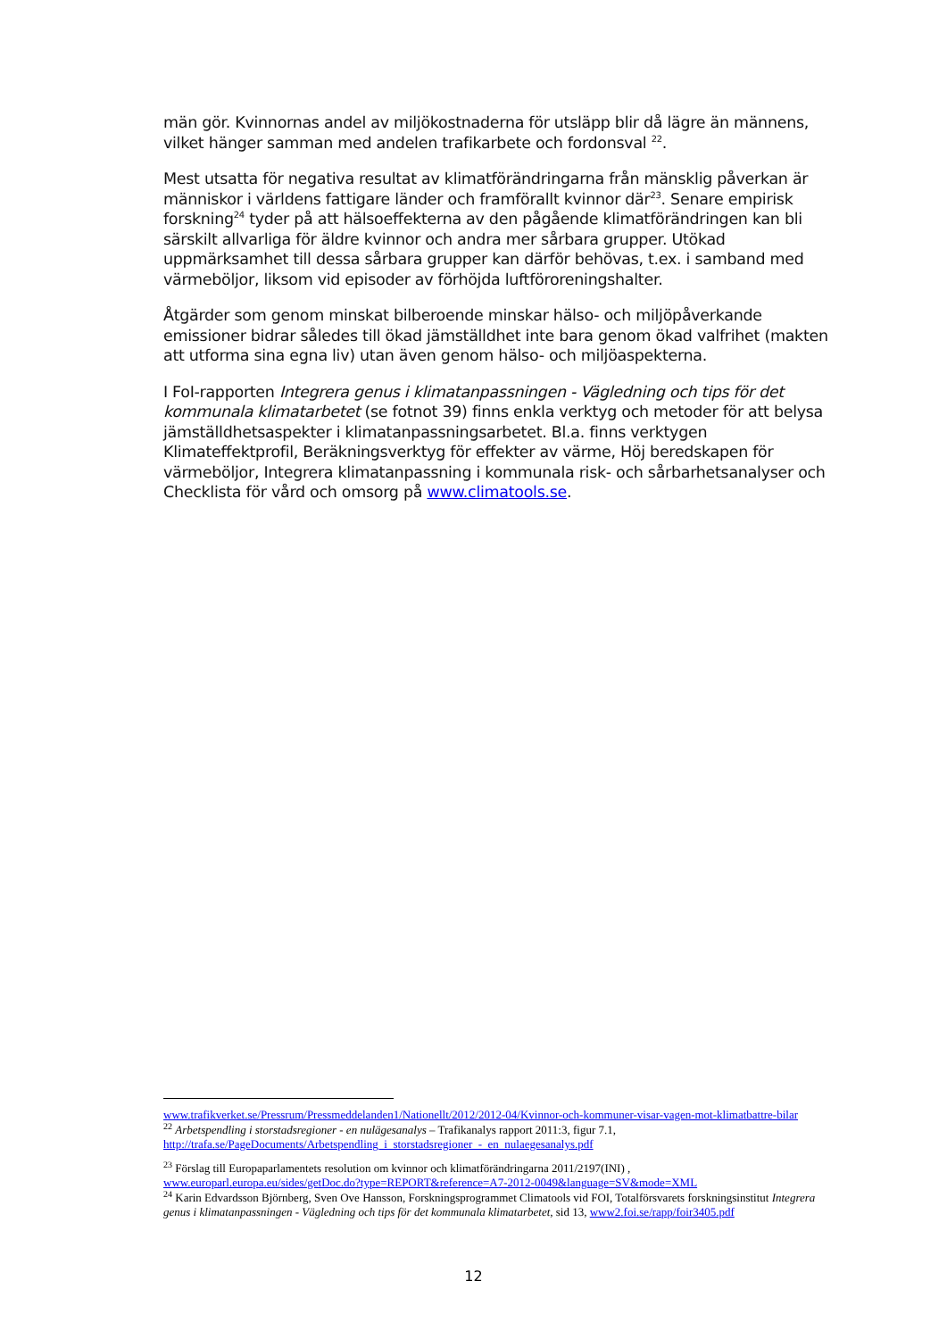män gör. Kvinnornas andel av miljökostnaderna för utsläpp blir då lägre än männens, vilket hänger samman med andelen trafikarbete och fordonsval <sup>22</sup>.
Mest utsatta för negativa resultat av klimatförändringarna från mänsklig påverkan är människor i världens fattigare länder och framförallt kvinnor där<sup>23</sup>. Senare empirisk forskning<sup>24</sup> tyder på att hälsoeffekterna av den pågående klimatförändringen kan bli särskilt allvarliga för äldre kvinnor och andra mer sårbara grupper. Utökad uppmärksamhet till dessa sårbara grupper kan därför behövas, t.ex. i samband med värmeböljor, liksom vid episoder av förhöjda luftföroreningshalter.
Åtgärder som genom minskat bilberoende minskar hälso- och miljöpåverkande emissioner bidrar således till ökad jämställdhet inte bara genom ökad valfrihet (makten att utforma sina egna liv) utan även genom hälso- och miljöaspekterna.
I FoI-rapporten Integrera genus i klimatanpassningen - Vägledning och tips för det kommunala klimatarbetet (se fotnot 39) finns enkla verktyg och metoder för att belysa jämställdhetsaspekter i klimatanpassningsarbetet. Bl.a. finns verktygen Klimateffektprofil, Beräkningsverktyg för effekter av värme, Höj beredskapen för värmeböljor, Integrera klimatanpassning i kommunala risk- och sårbarhetsanalyser och Checklista för vård och omsorg på www.climatools.se.
www.trafikverket.se/Pressrum/Pressmeddelanden1/Nationellt/2012/2012-04/Kvinnor-och-kommuner-visar-vagen-mot-klimatbattre-bilar
<sup>22</sup> Arbetspendling i storstadsregioner - en nulägesanalys – Trafikanalys rapport 2011:3, figur 7.1,
http://trafa.se/PageDocuments/Arbetspendling_i_storstadsregioner_-_en_nulaegesanalys.pdf
<sup>23</sup> Förslag till Europaparlamentets resolution om kvinnor och klimatförändringarna 2011/2197(INI) ,
www.europarl.europa.eu/sides/getDoc.do?type=REPORT&reference=A7-2012-0049&language=SV&mode=XML
<sup>24</sup> Karin Edvardsson Björnberg, Sven Ove Hansson, Forskningsprogrammet Climatools vid FOI, Totalförsvarets forskningsinstitut Integrera genus i klimatanpassningen - Vägledning och tips för det kommunala klimatarbetet, sid 13, www2.foi.se/rapp/foir3405.pdf
12